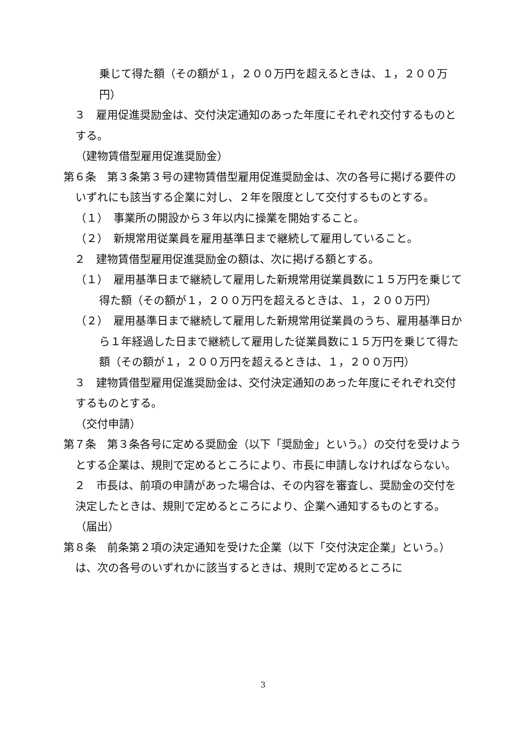乗じて得た額（その額が１，２００万円を超えるときは、１，２００万円）
　３　雇用促進奨励金は、交付決定通知のあった年度にそれぞれ交付するものとする。
（建物賃借型雇用促進奨励金）
第６条　第３条第３号の建物賃借型雇用促進奨励金は、次の各号に掲げる要件のいずれにも該当する企業に対し、２年を限度として交付するものとする。
（１）　事業所の開設から３年以内に操業を開始すること。
（２）　新規常用従業員を雇用基準日まで継続して雇用していること。
　２　建物賃借型雇用促進奨励金の額は、次に掲げる額とする。
（１）　雇用基準日まで継続して雇用した新規常用従業員数に１５万円を乗じて得た額（その額が１，２００万円を超えるときは、１，２００万円）
（２）　雇用基準日まで継続して雇用した新規常用従業員のうち、雇用基準日から１年経過した日まで継続して雇用した従業員数に１５万円を乗じて得た額（その額が１，２００万円を超えるときは、１，２００万円）
　３　建物賃借型雇用促進奨励金は、交付決定通知のあった年度にそれぞれ交付するものとする。
（交付申請）
第７条　第３条各号に定める奨励金（以下「奨励金」という。）の交付を受けようとする企業は、規則で定めるところにより、市長に申請しなければならない。
　２　市長は、前項の申請があった場合は、その内容を審査し、奨励金の交付を決定したときは、規則で定めるところにより、企業へ通知するものとする。
（届出）
第８条　前条第２項の決定通知を受けた企業（以下「交付決定企業」という。）は、次の各号のいずれかに該当するときは、規則で定めるところに
3